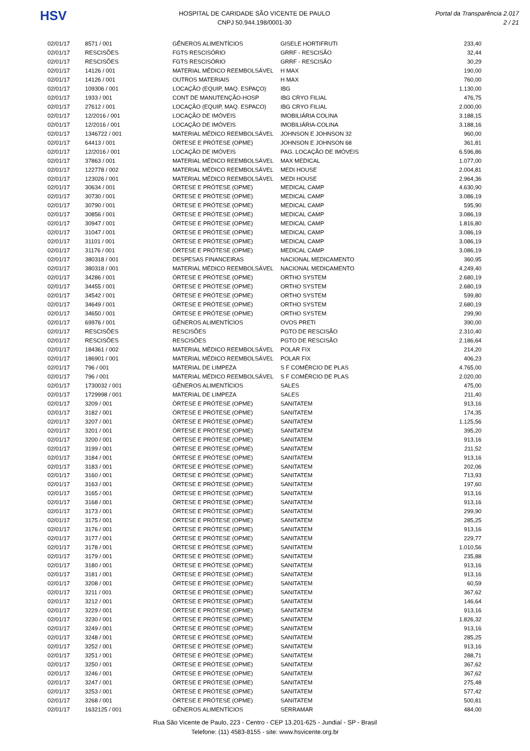HSV
HOSPITAL DE CARIDADE SÃO VICENTE DE PAULO
CNPJ 50.944.198/0001-30
Portal da Transparência 2.017
2 / 21
| 02/01/17 | 8571 / 001 | GÊNEROS ALIMENTÍCIOS | GISELE HORTIFRUTI | 233,40 |
| 02/01/17 | RESCISÕES | FGTS RESCISÓRIO | GRRF - RESCISÃO | 32,44 |
| 02/01/17 | RESCISÕES | FGTS RESCISÓRIO | GRRF - RESCISÃO | 30,29 |
| 02/01/17 | 14126 / 001 | MATERIAL MÉDICO REEMBOLSÁVEL | H MAX | 190,00 |
| 02/01/17 | 14126 / 001 | OUTROS MATERIAIS | H MAX | 760,00 |
| 02/01/17 | 109306 / 001 | LOCAÇÃO (EQUIP, MAQ. ESPAÇO) | IBG | 1.130,00 |
| 02/01/17 | 1933 / 001 | CONT DE MANUTENÇÃO-HOSP | IBG CRYO FILIAL | 476,75 |
| 02/01/17 | 27612 / 001 | LOCAÇÃO (EQUIP, MAQ. ESPACO) | IBG CRYO FILIAL | 2.000,00 |
| 02/01/17 | 12/2016 / 001 | LOCAÇÃO DE IMÓVEIS | IMOBILIÁRIA COLINA | 3.188,15 |
| 02/01/17 | 12/2016 / 001 | LOCAÇÃO DE IMÓVEIS | IMOBILIÁRIA-COLINA | 3.188,16 |
| 02/01/17 | 1346722 / 001 | MATERIAL MÉDICO REEMBOLSÁVEL | JOHNSON E JOHNSON 32 | 960,00 |
| 02/01/17 | 64413 / 001 | ÓRTESE E PRÓTESE (OPME) | JOHNSON E JOHNSON 68 | 361,81 |
| 02/01/17 | 12/2016 / 001 | LOCAÇÃO DE IMÓVEIS | PAG. LOCAÇÃO DE IMÓVEIS | 6.596,86 |
| 02/01/17 | 37863 / 001 | MATERIAL MÉDICO REEMBOLSÁVEL | MAX MEDICAL | 1.077,00 |
| 02/01/17 | 122778 / 002 | MATERIAL MÉDICO REEMBOLSÁVEL | MEDI HOUSE | 2.004,81 |
| 02/01/17 | 123026 / 001 | MATERIAL MÉDICO REEMBOLSÁVEL | MEDI HOUSE | 2.964,36 |
| 02/01/17 | 30634 / 001 | ÓRTESE E PRÓTESE (OPME) | MEDICAL CAMP | 4.630,90 |
| 02/01/17 | 30730 / 001 | ÓRTESE E PRÓTESE (OPME) | MEDICAL CAMP | 3.086,19 |
| 02/01/17 | 30790 / 001 | ÓRTESE E PRÓTESE (OPME) | MEDICAL CAMP | 595,90 |
| 02/01/17 | 30856 / 001 | ÓRTESE E PRÓTESE (OPME) | MEDICAL CAMP | 3.086,19 |
| 02/01/17 | 30947 / 001 | ÓRTESE E PRÓTESE (OPME) | MEDICAL CAMP | 1.816,80 |
| 02/01/17 | 31047 / 001 | ÓRTESE E PRÓTESE (OPME) | MEDICAL CAMP | 3.086,19 |
| 02/01/17 | 31101 / 001 | ÓRTESE E PRÓTESE (OPME) | MEDICAL CAMP | 3.086,19 |
| 02/01/17 | 31176 / 001 | ÓRTESE E PRÓTESE (OPME) | MEDICAL CAMP | 3.086,19 |
| 02/01/17 | 380318 / 001 | DESPESAS FINANCEIRAS | NACIONAL MEDICAMENTO | 360,95 |
| 02/01/17 | 380318 / 001 | MATERIAL MÉDICO REEMBOLSÁVEL | NACIONAL MEDICAMENTO | 4.249,40 |
| 02/01/17 | 34286 / 001 | ÓRTESE E PRÓTESE (OPME) | ORTHO SYSTEM | 2.680,19 |
| 02/01/17 | 34455 / 001 | ÓRTESE E PRÓTESE (OPME) | ORTHO SYSTEM | 2.680,19 |
| 02/01/17 | 34542 / 001 | ÓRTESE E PRÓTESE (OPME) | ORTHO SYSTEM | 599,80 |
| 02/01/17 | 34649 / 001 | ÓRTESE E PRÓTESE (OPME) | ORTHO SYSTEM | 2.680,19 |
| 02/01/17 | 34650 / 001 | ÓRTESE E PRÓTESE (OPME) | ORTHO SYSTEM | 299,90 |
| 02/01/17 | 69976 / 001 | GÊNEROS ALIMENTÍCIOS | OVOS PRETI | 390,00 |
| 02/01/17 | RESCISÕES | RESCISÕES | PGTO DE RESCISÃO | 2.310,40 |
| 02/01/17 | RESCISÕES | RESCISÕES | PGTO DE RESCISÃO | 2.186,64 |
| 02/01/17 | 184361 / 002 | MATERIAL MÉDICO REEMBOLSÁVEL | POLAR FIX | 214,20 |
| 02/01/17 | 186901 / 001 | MATERIAL MÉDICO REEMBOLSÁVEL | POLAR FIX | 406,23 |
| 02/01/17 | 796 / 001 | MATERIAL DE LIMPEZA | S F COMÉRCIO DE PLAS | 4.765,00 |
| 02/01/17 | 796 / 001 | MATERIAL MÉDICO REEMBOLSÁVEL | S F COMÉRCIO DE PLAS | 2.020,00 |
| 02/01/17 | 1730032 / 001 | GÊNEROS ALIMENTÍCIOS | SALES | 475,00 |
| 02/01/17 | 1729998 / 001 | MATERIAL DE LIMPEZA | SALES | 211,40 |
| 02/01/17 | 3209 / 001 | ÓRTESE E PRÓTESE (OPME) | SANITATEM | 913,16 |
| 02/01/17 | 3182 / 001 | ÓRTESE E PRÓTESE (OPME) | SANITATEM | 174,35 |
| 02/01/17 | 3207 / 001 | ÓRTESE E PRÓTESE (OPME) | SANITATEM | 1.125,56 |
| 02/01/17 | 3201 / 001 | ÓRTESE E PRÓTESE (OPME) | SANITATEM | 395,20 |
| 02/01/17 | 3200 / 001 | ÓRTESE E PRÓTESE (OPME) | SANITATEM | 913,16 |
| 02/01/17 | 3199 / 001 | ÓRTESE E PRÓTESE (OPME) | SANITATEM | 211,52 |
| 02/01/17 | 3184 / 001 | ÓRTESE E PRÓTESE (OPME) | SANITATEM | 913,16 |
| 02/01/17 | 3183 / 001 | ÓRTESE E PRÓTESE (OPME) | SANITATEM | 202,06 |
| 02/01/17 | 3160 / 001 | ÓRTESE E PRÓTESE (OPME) | SANITATEM | 713,93 |
| 02/01/17 | 3163 / 001 | ÓRTESE E PRÓTESE (OPME) | SANITATEM | 197,60 |
| 02/01/17 | 3165 / 001 | ÓRTESE E PRÓTESE (OPME) | SANITATEM | 913,16 |
| 02/01/17 | 3168 / 001 | ÓRTESE E PRÓTESE (OPME) | SANITATEM | 913,16 |
| 02/01/17 | 3173 / 001 | ÓRTESE E PRÓTESE (OPME) | SANITATEM | 299,90 |
| 02/01/17 | 3175 / 001 | ÓRTESE E PRÓTESE (OPME) | SANITATEM | 285,25 |
| 02/01/17 | 3176 / 001 | ÓRTESE E PRÓTESE (OPME) | SANITATEM | 913,16 |
| 02/01/17 | 3177 / 001 | ÓRTESE E PRÓTESE (OPME) | SANITATEM | 229,77 |
| 02/01/17 | 3178 / 001 | ÓRTESE E PRÓTESE (OPME) | SANITATEM | 1.010,56 |
| 02/01/17 | 3179 / 001 | ÓRTESE E PRÓTESE (OPME) | SANITATEM | 235,88 |
| 02/01/17 | 3180 / 001 | ÓRTESE E PRÓTESE (OPME) | SANITATEM | 913,16 |
| 02/01/17 | 3181 / 001 | ÓRTESE E PRÓTESE (OPME) | SANITATEM | 913,16 |
| 02/01/17 | 3208 / 001 | ÓRTESE E PRÓTESE (OPME) | SANITATEM | 60,59 |
| 02/01/17 | 3211 / 001 | ÓRTESE E PRÓTESE (OPME) | SANITATEM | 367,62 |
| 02/01/17 | 3212 / 001 | ÓRTESE E PRÓTESE (OPME) | SANITATEM | 146,64 |
| 02/01/17 | 3229 / 001 | ÓRTESE E PRÓTESE (OPME) | SANITATEM | 913,16 |
| 02/01/17 | 3230 / 001 | ÓRTESE E PRÓTESE (OPME) | SANITATEM | 1.826,32 |
| 02/01/17 | 3249 / 001 | ÓRTESE E PRÓTESE (OPME) | SANITATEM | 913,16 |
| 02/01/17 | 3248 / 001 | ÓRTESE E PRÓTESE (OPME) | SANITATEM | 285,25 |
| 02/01/17 | 3252 / 001 | ÓRTESE E PRÓTESE (OPME) | SANITATEM | 913,16 |
| 02/01/17 | 3251 / 001 | ÓRTESE E PRÓTESE (OPME) | SANITATEM | 288,71 |
| 02/01/17 | 3250 / 001 | ÓRTESE E PRÓTESE (OPME) | SANITATEM | 367,62 |
| 02/01/17 | 3246 / 001 | ÓRTESE E PRÓTESE (OPME) | SANITATEM | 367,62 |
| 02/01/17 | 3247 / 001 | ÓRTESE E PRÓTESE (OPME) | SANITATEM | 275,48 |
| 02/01/17 | 3253 / 001 | ÓRTESE E PRÓTESE (OPME) | SANITATEM | 577,42 |
| 02/01/17 | 3268 / 001 | ÓRTESE E PRÓTESE (OPME) | SANITATEM | 500,81 |
| 02/01/17 | 1632125 / 001 | GÊNEROS ALIMENTÍCIOS | SERRAMAR | 484,00 |
Rua São Vicente de Paulo, 223 - Centro - CEP 13.201-625 - Jundiaí - SP - Brasil
Telefone: (11) 4583-8155 - site: www.hsvicente.org.br